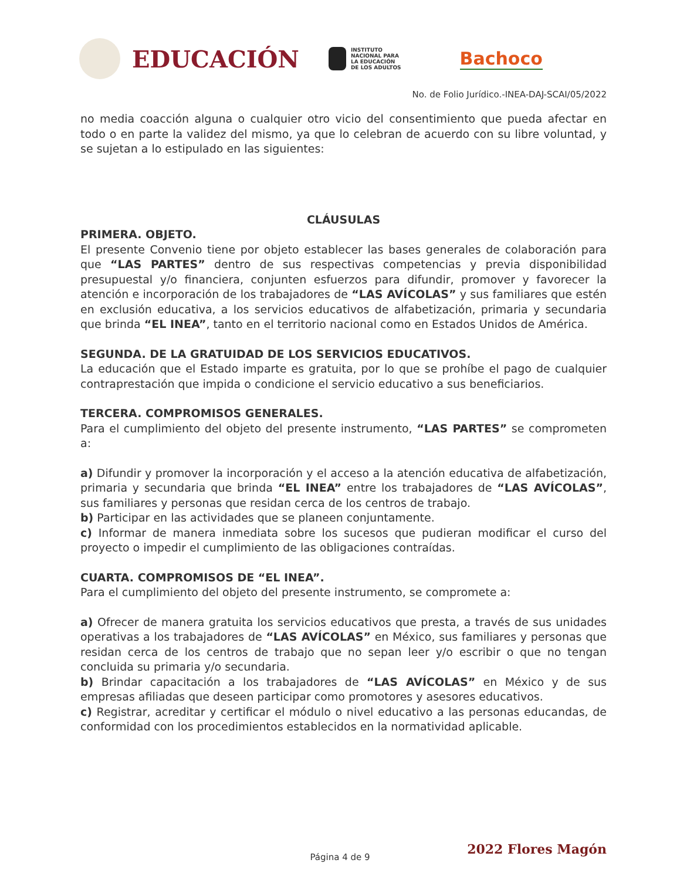EDUCACIÓN
INSTITUTO
NACIONAL PARA
LA EDUCACIÓN
DE LOS ADULTOS
Bachoco
No. de Folio Jurídico.-INEA-DAJ-SCAI/05/2022
no media coacción alguna o cualquier otro vicio del consentimiento que pueda afectar en todo o en parte la validez del mismo, ya que lo celebran de acuerdo con su libre voluntad, y se sujetan a lo estipulado en las siguientes:
CLÁUSULAS
PRIMERA. OBJETO.
El presente Convenio tiene por objeto establecer las bases generales de colaboración para que “LAS PARTES” dentro de sus respectivas competencias y previa disponibilidad presupuestal y/o financiera, conjunten esfuerzos para difundir, promover y favorecer la atención e incorporación de los trabajadores de “LAS AVÍCOLAS” y sus familiares que estén en exclusión educativa, a los servicios educativos de alfabetización, primaria y secundaria que brinda “EL INEA”, tanto en el territorio nacional como en Estados Unidos de América.
SEGUNDA. DE LA GRATUIDAD DE LOS SERVICIOS EDUCATIVOS.
La educación que el Estado imparte es gratuita, por lo que se prohíbe el pago de cualquier contraprestación que impida o condicione el servicio educativo a sus beneficiarios.
TERCERA. COMPROMISOS GENERALES.
Para el cumplimiento del objeto del presente instrumento, “LAS PARTES” se comprometen a:
a) Difundir y promover la incorporación y el acceso a la atención educativa de alfabetización, primaria y secundaria que brinda “EL INEA” entre los trabajadores de “LAS AVÍCOLAS”, sus familiares y personas que residan cerca de los centros de trabajo.
b) Participar en las actividades que se planeen conjuntamente.
c) Informar de manera inmediata sobre los sucesos que pudieran modificar el curso del proyecto o impedir el cumplimiento de las obligaciones contraídas.
CUARTA. COMPROMISOS DE “EL INEA”.
Para el cumplimiento del objeto del presente instrumento, se compromete a:
a) Ofrecer de manera gratuita los servicios educativos que presta, a través de sus unidades operativas a los trabajadores de “LAS AVÍCOLAS” en México, sus familiares y personas que residan cerca de los centros de trabajo que no sepan leer y/o escribir o que no tengan concluida su primaria y/o secundaria.
b) Brindar capacitación a los trabajadores de “LAS AVÍCOLAS” en México y de sus empresas afiliadas que deseen participar como promotores y asesores educativos.
c) Registrar, acreditar y certificar el módulo o nivel educativo a las personas educandas, de conformidad con los procedimientos establecidos en la normatividad aplicable.
2022 Flores Magón
Página 4 de 9